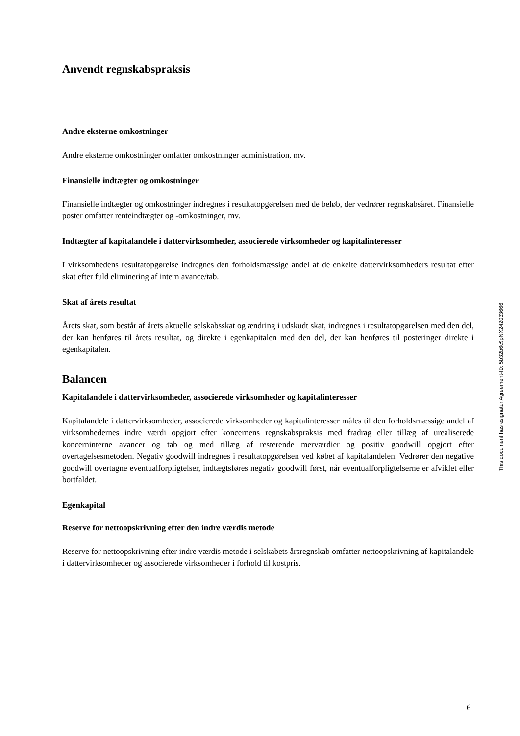Anvendt regnskabspraksis
Andre eksterne omkostninger
Andre eksterne omkostninger omfatter omkostninger administration, mv.
Finansielle indtægter og omkostninger
Finansielle indtægter og omkostninger indregnes i resultatopgørelsen med de beløb, der vedrører regnskabsåret. Finansielle poster omfatter renteindtægter og -omkostninger, mv.
Indtægter af kapitalandele i dattervirksomheder, associerede virksomheder og kapitalinteresser
I virksomhedens resultatopgørelse indregnes den forholdsmæssige andel af de enkelte dattervirksomheders resultat efter skat efter fuld eliminering af intern avance/tab.
Skat af årets resultat
Årets skat, som består af årets aktuelle selskabsskat og ændring i udskudt skat, indregnes i resultatopgørelsen med den del, der kan henføres til årets resultat, og direkte i egenkapitalen med den del, der kan henføres til posteringer direkte i egenkapitalen.
Balancen
Kapitalandele i dattervirksomheder, associerede virksomheder og kapitalinteresser
Kapitalandele i dattervirksomheder, associerede virksomheder og kapitalinteresser måles til den forholdsmæssige andel af virksomhedernes indre værdi opgjort efter koncernens regnskabspraksis med fradrag eller tillæg af urealiserede koncerninterne avancer og tab og med tillæg af resterende merværdier og positiv goodwill opgjort efter overtagelsesmetoden. Negativ goodwill indregnes i resultatopgørelsen ved købet af kapitalandelen. Vedrører den negative goodwill overtagne eventualforpligtelser, indtægtsføres negativ goodwill først, når eventualforpligtelserne er afviklet eller bortfaldet.
Egenkapital
Reserve for nettoopskrivning efter den indre værdis metode
Reserve for nettoopskrivning efter indre værdis metode i selskabets årsregnskab omfatter nettoopskrivning af kapitalandele i dattervirksomheder og associerede virksomheder i forhold til kostpris.
This document has esignatur Agreement-ID: 5b32b6c9pNX242033666
6